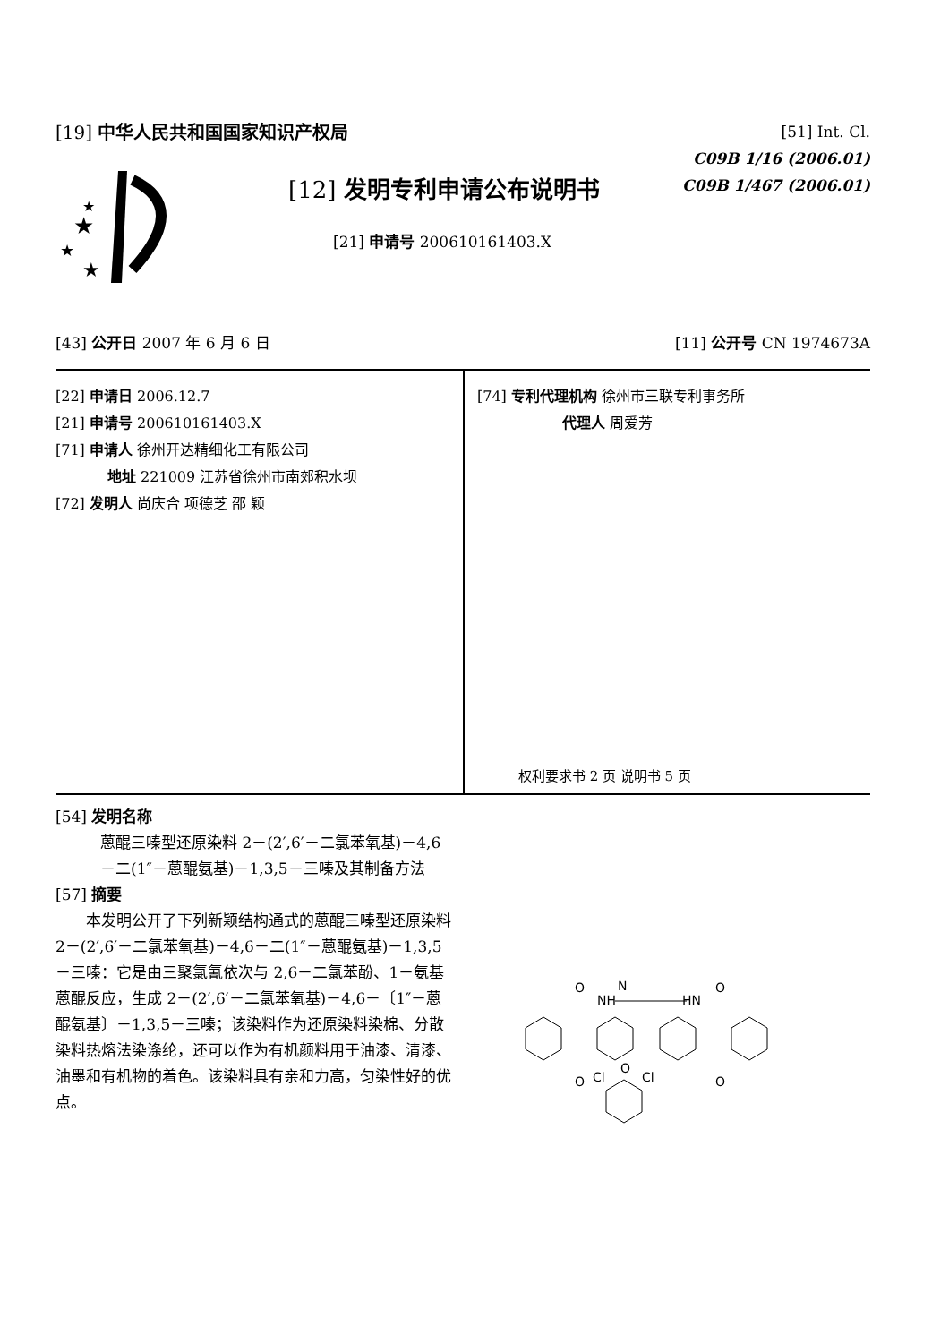[19] 中华人民共和国国家知识产权局
★
★
★
★
[12] 发明专利申请公布说明书
[21] 申请号 200610161403.X
[51] Int. Cl.
C09B 1/16 (2006.01)
C09B 1/467 (2006.01)
[43] 公开日 2007 年 6 月 6 日 [11] 公开号 CN 1974673A
[22] 申请日 2006.12.7
[21] 申请号 200610161403.X
[71] 申请人 徐州开达精细化工有限公司
地址 221009 江苏省徐州市南郊积水坝
[72] 发明人 尚庆合 项德芝 邵 颖
[74] 专利代理机构 徐州市三联专利事务所
代理人 周爱芳
权利要求书 2 页 说明书 5 页
[54] 发明名称
蒽醌三嗪型还原染料 2－(2′,6′－二氯苯氧基)－4,6－二(1″－蒽醌氨基)－1,3,5－三嗪及其制备方法
[57] 摘要
本发明公开了下列新颖结构通式的蒽醌三嗪型还原染料 2－(2′,6′－二氯苯氧基)－4,6－二(1″－蒽醌氨基)－1,3,5－三嗪：它是由三聚氯氰依次与 2,6－二氯苯酚、1－氨基蒽醌反应，生成 2－(2′,6′－二氯苯氧基)－4,6－〔1″－蒽醌氨基〕－1,3,5－三嗪；该染料作为还原染料染棉、分散染料热熔法染涤纶，还可以作为有机颜料用于油漆、清漆、油墨和有机物的着色。该染料具有亲和力高，匀染性好的优点。
O
NH
N
HN
O
O
Cl
Cl
O
O